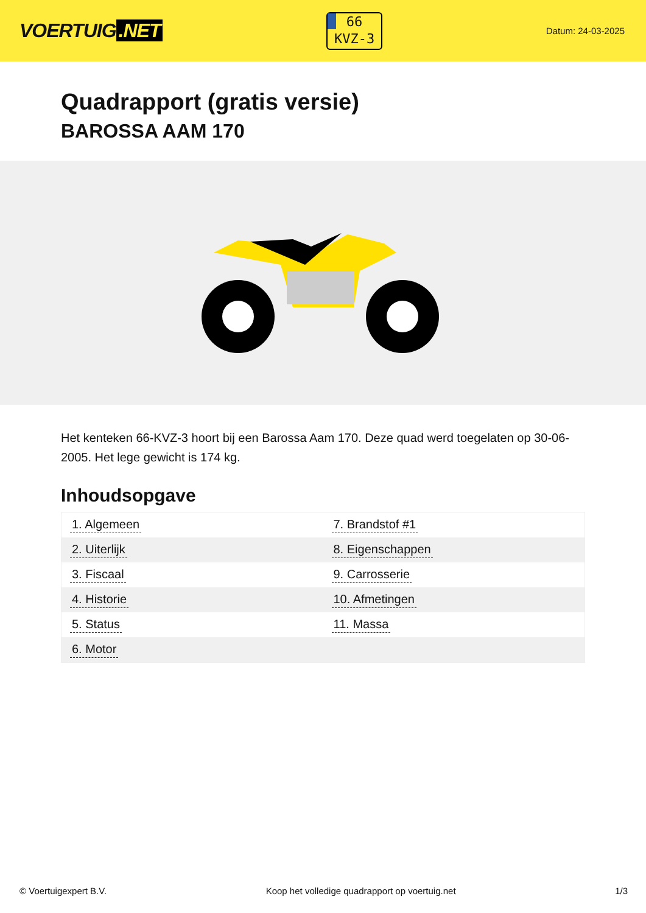VOERTUIG.NET
66
KVZ-3
Datum: 24-03-2025
Quadrapport (gratis versie)
BAROSSA AAM 170
Het kenteken 66-KVZ-3 hoort bij een Barossa Aam 170. Deze quad werd toegelaten op 30-06-2005. Het lege gewicht is 174 kg.
Inhoudsopgave
| 1. Algemeen | 7. Brandstof #1 |
| 2. Uiterlijk | 8. Eigenschappen |
| 3. Fiscaal | 9. Carrosserie |
| 4. Historie | 10. Afmetingen |
| 5. Status | 11. Massa |
| 6. Motor | |
© Voertuigexpert B.V. Koop het volledige quadrapport op voertuig.net 1/3